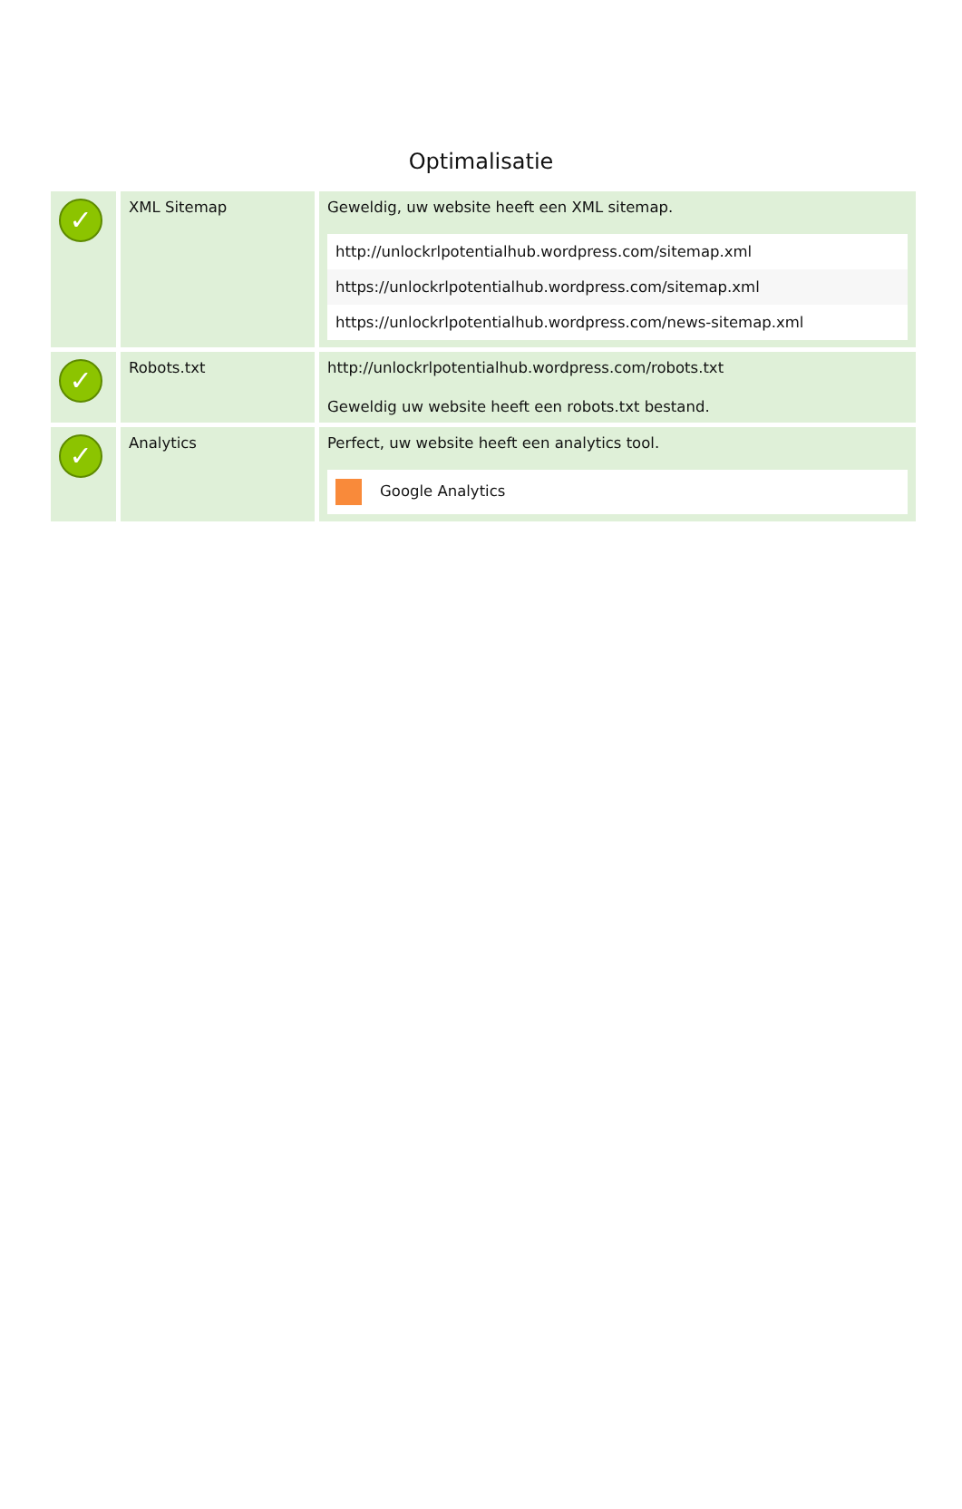Optimalisatie
| ✓ | XML Sitemap | Geweldig, uw website heeft een XML sitemap. / http://unlockrlpotentialhub.wordpress.com/sitemap.xml / / https://unlockrlpotentialhub.wordpress.com/sitemap.xml / / https://unlockrlpotentialhub.wordpress.com/news-sitemap.xml / |
| ✓ | Robots.txt | http://unlockrlpotentialhub.wordpress.com/robots.txt Geweldig uw website heeft een robots.txt bestand. |
| ✓ | Analytics | Perfect, uw website heeft een analytics tool. / Google Analytics / |